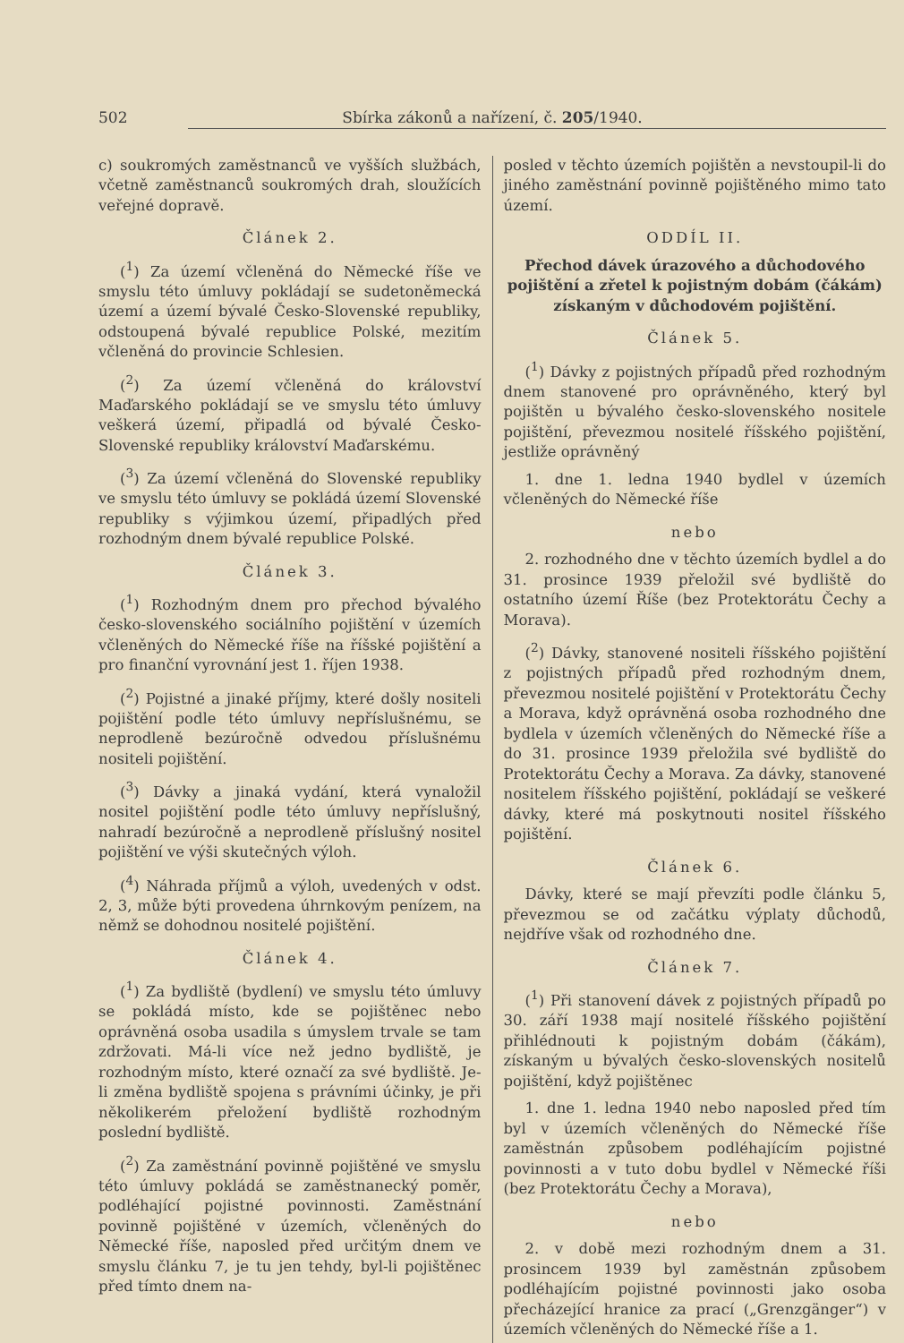502 Sbírka zákonů a nařízení, č. 205/1940.
c) soukromých zaměstnanců ve vyšších službách, včetně zaměstnanců soukromých drah, sloužících veřejné dopravě.
Článek 2.
(<sup>1</sup>) Za území včleněná do Německé říše ve smyslu této úmluvy pokládají se sudetoněmecká území a území bývalé Česko-Slovenské republiky, odstoupená bývalé republice Polské, mezitím včleněná do provincie Schlesien.
(<sup>2</sup>) Za území včleněná do království Maďarského pokládají se ve smyslu této úmluvy veškerá území, připadlá od bývalé Česko-Slovenské republiky království Maďarskému.
(<sup>3</sup>) Za území včleněná do Slovenské republiky ve smyslu této úmluvy se pokládá území Slovenské republiky s výjimkou území, připadlých před rozhodným dnem bývalé republice Polské.
Článek 3.
(<sup>1</sup>) Rozhodným dnem pro přechod bývalého česko-slovenského sociálního pojištění v územích včleněných do Německé říše na říšské pojištění a pro finanční vyrovnání jest 1. říjen 1938.
(<sup>2</sup>) Pojistné a jinaké příjmy, které došly nositeli pojištění podle této úmluvy nepříslušnému, se neprodleně bezúročně odvedou příslušnému nositeli pojištění.
(<sup>3</sup>) Dávky a jinaká vydání, která vynaložil nositel pojištění podle této úmluvy nepříslušný, nahradí bezúročně a neprodleně příslušný nositel pojištění ve výši skutečných výloh.
(<sup>4</sup>) Náhrada příjmů a výloh, uvedených v odst. 2, 3, může býti provedena úhrnkovým penízem, na němž se dohodnou nositelé pojištění.
Článek 4.
(<sup>1</sup>) Za bydliště (bydlení) ve smyslu této úmluvy se pokládá místo, kde se pojištěnec nebo oprávněná osoba usadila s úmyslem trvale se tam zdržovati. Má-li více než jedno bydliště, je rozhodným místo, které označí za své bydliště. Je-li změna bydliště spojena s právními účinky, je při několikerém přeložení bydliště rozhodným poslední bydliště.
(<sup>2</sup>) Za zaměstnání povinně pojištěné ve smyslu této úmluvy pokládá se zaměstnanecký poměr, podléhající pojistné povinnosti. Zaměstnání povinně pojištěné v územích, včleněných do Německé říše, naposled před určitým dnem ve smyslu článku 7, je tu jen tehdy, byl-li pojištěnec před tímto dnem na-
posled v těchto územích pojištěn a nevstoupil-li do jiného zaměstnání povinně pojištěného mimo tato území.
ODDÍL II.
Přechod dávek úrazového a důchodového pojištění a zřetel k pojistným dobám (čákám) získaným v důchodovém pojištění.
Článek 5.
(<sup>1</sup>) Dávky z pojistných případů před rozhodným dnem stanovené pro oprávněného, který byl pojištěn u bývalého česko-slovenského nositele pojištění, převezmou nositelé říšského pojištění, jestliže oprávněný
1. dne 1. ledna 1940 bydlel v územích včleněných do Německé říše
nebo
2. rozhodného dne v těchto územích bydlel a do 31. prosince 1939 přeložil své bydliště do ostatního území Říše (bez Protektorátu Čechy a Morava).
(<sup>2</sup>) Dávky, stanovené nositeli říšského pojištění z pojistných případů před rozhodným dnem, převezmou nositelé pojištění v Protektorátu Čechy a Morava, když oprávněná osoba rozhodného dne bydlela v územích včleněných do Německé říše a do 31. prosince 1939 přeložila své bydliště do Protektorátu Čechy a Morava. Za dávky, stanovené nositelem říšského pojištění, pokládají se veškeré dávky, které má poskytnouti nositel říšského pojištění.
Článek 6.
Dávky, které se mají převzíti podle článku 5, převezmou se od začátku výplaty důchodů, nejdříve však od rozhodného dne.
Článek 7.
(<sup>1</sup>) Při stanovení dávek z pojistných případů po 30. září 1938 mají nositelé říšského pojištění přihlédnouti k pojistným dobám (čákám), získaným u bývalých česko-slovenských nositelů pojištění, když pojištěnec
1. dne 1. ledna 1940 nebo naposled před tím byl v územích včleněných do Německé říše zaměstnán způsobem podléhajícím pojistné povinnosti a v tuto dobu bydlel v Německé říši (bez Protektorátu Čechy a Morava),
nebo
2. v době mezi rozhodným dnem a 31. prosincem 1939 byl zaměstnán způsobem podléhajícím pojistné povinnosti jako osoba přecházející hranice za prací („Grenzgänger“) v územích včleněných do Německé říše a 1.